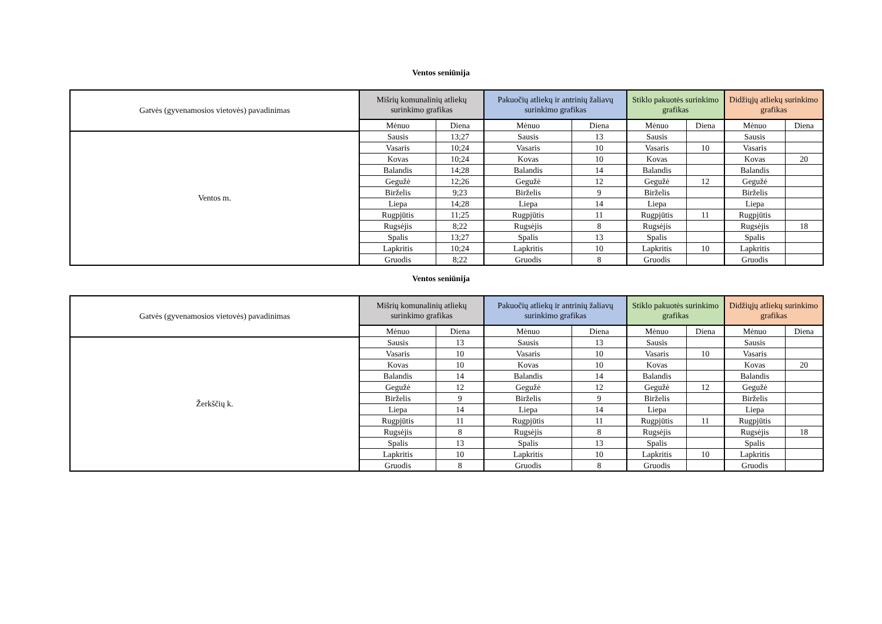Ventos seniūnija
| Gatvės (gyvenamosios vietovės) pavadinimas | Mišrių komunalinių atliekų surinkimo grafikas | | Pakuočių atliekų ir antrinių žaliavų surinkimo grafikas | | Stiklo pakuotės surinkimo grafikas | | Didžiųjų atliekų surinkimo grafikas | |
| --- | --- | --- | --- | --- | --- | --- | --- | --- |
| | Mėnuo | Diena | Mėnuo | Diena | Mėnuo | Diena | Mėnuo | Diena |
| Ventos m. | Sausis | 13;27 | Sausis | 13 | Sausis | | Sausis | |
| | Vasaris | 10;24 | Vasaris | 10 | Vasaris | 10 | Vasaris | |
| | Kovas | 10;24 | Kovas | 10 | Kovas | | Kovas | 20 |
| | Balandis | 14;28 | Balandis | 14 | Balandis | | Balandis | |
| | Gegužė | 12;26 | Gegužė | 12 | Gegužė | 12 | Gegužė | |
| | Birželis | 9;23 | Birželis | 9 | Birželis | | Birželis | |
| | Liepa | 14;28 | Liepa | 14 | Liepa | | Liepa | |
| | Rugpjūtis | 11;25 | Rugpjūtis | 11 | Rugpjūtis | 11 | Rugpjūtis | |
| | Rugsėjis | 8;22 | Rugsėjis | 8 | Rugsėjis | | Rugsėjis | 18 |
| | Spalis | 13;27 | Spalis | 13 | Spalis | | Spalis | |
| | Lapkritis | 10;24 | Lapkritis | 10 | Lapkritis | 10 | Lapkritis | |
| | Gruodis | 8;22 | Gruodis | 8 | Gruodis | | Gruodis | |
Ventos seniūnija
| Gatvės (gyvenamosios vietovės) pavadinimas | Mišrių komunalinių atliekų surinkimo grafikas | | Pakuočių atliekų ir antrinių žaliavų surinkimo grafikas | | Stiklo pakuotės surinkimo grafikas | | Didžiųjų atliekų surinkimo grafikas | |
| --- | --- | --- | --- | --- | --- | --- | --- | --- |
| | Mėnuo | Diena | Mėnuo | Diena | Mėnuo | Diena | Mėnuo | Diena |
| Žerkščių k. | Sausis | 13 | Sausis | 13 | Sausis | | Sausis | |
| | Vasaris | 10 | Vasaris | 10 | Vasaris | 10 | Vasaris | |
| | Kovas | 10 | Kovas | 10 | Kovas | | Kovas | 20 |
| | Balandis | 14 | Balandis | 14 | Balandis | | Balandis | |
| | Gegužė | 12 | Gegužė | 12 | Gegužė | 12 | Gegužė | |
| | Birželis | 9 | Birželis | 9 | Birželis | | Birželis | |
| | Liepa | 14 | Liepa | 14 | Liepa | | Liepa | |
| | Rugpjūtis | 11 | Rugpjūtis | 11 | Rugpjūtis | 11 | Rugpjūtis | |
| | Rugsėjis | 8 | Rugsėjis | 8 | Rugsėjis | | Rugsėjis | 18 |
| | Spalis | 13 | Spalis | 13 | Spalis | | Spalis | |
| | Lapkritis | 10 | Lapkritis | 10 | Lapkritis | 10 | Lapkritis | |
| | Gruodis | 8 | Gruodis | 8 | Gruodis | | Gruodis | |